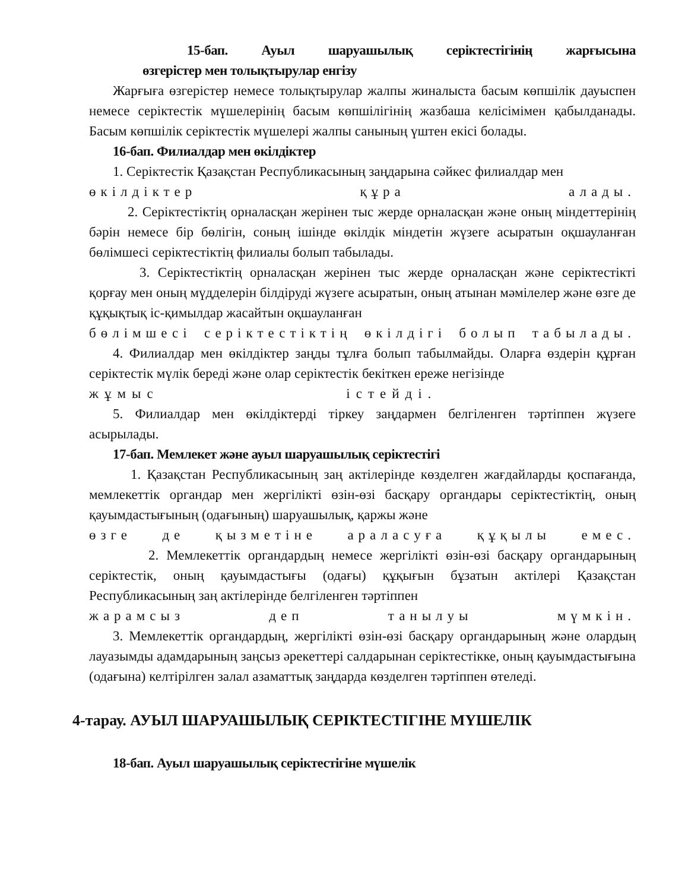15-бап. Ауыл шаруашылық серіктестігінің жарғысына
өзгерістер мен толықтырулар енгізу
Жарғыға өзгерістер немесе толықтырулар жалпы жиналыста басым көпшілік дауыспен немесе серіктестік мүшелерінің басым көпшілігінің жазбаша келісімімен қабылданады. Басым көпшілік серіктестік мүшелері жалпы санының үштен екісі болады.
16-бап. Филиалдар мен өкілдіктер
1. Серіктестік Қазақстан Республикасының заңдарына сәйкес филиалдар мен
өкілдіктер құра алады.
2. Серіктестіктің орналасқан жерінен тыс жерде орналасқан және оның міндеттерінің бәрін немесе бір бөлігін, соның ішінде өкілдік міндетін жүзеге асыратын оқшауланған бөлімшесі серіктестіктің филиалы болып табылады.
3. Серіктестіктің орналасқан жерінен тыс жерде орналасқан және серіктестікті қорғау мен оның мүдделерін білдіруді жүзеге асыратын, оның атынан мәмілелер және өзге де құқықтық іс-қимылдар жасайтын оқшауланған
бөлімшесі серіктестіктің өкілдігі болып табылады.
4. Филиалдар мен өкілдіктер заңды тұлға болып табылмайды. Оларға өздерін құрған серіктестік мүлік береді және олар серіктестік бекіткен ереже негізінде
жұмыс істейді.
5. Филиалдар мен өкілдіктерді тіркеу заңдармен белгіленген тәртіппен жүзеге асырылады.
17-бап. Мемлекет және ауыл шаруашылық серіктестігі
1. Қазақстан Республикасының заң актілерінде көзделген жағдайларды қоспағанда, мемлекеттік органдар мен жергілікті өзін-өзі басқару органдары серіктестіктің, оның қауымдастығының (одағының) шаруашылық, қаржы және
өзге де қызметіне араласуға құқылы емес.
2. Мемлекеттік органдардың немесе жергілікті өзін-өзі басқару органдарының серіктестік, оның қауымдастығы (одағы) құқығын бұзатын актілері Қазақстан Республикасының заң актілерінде белгіленген тәртіппен
жарамсыз деп танылуы мүмкін.
3. Мемлекеттік органдардың, жергілікті өзін-өзі басқару органдарының және олардың лауазымды адамдарының заңсыз әрекеттері салдарынан серіктестікке, оның қауымдастығына (одағына) келтірілген залал азаматтық заңдарда көзделген тәртіппен өтеледі.
4-тарау. АУЫЛ ШАРУАШЫЛЫҚ СЕРІКТЕСТІГІНЕ МҮШЕЛІК
18-бап. Ауыл шаруашылық серіктестігіне мүшелік